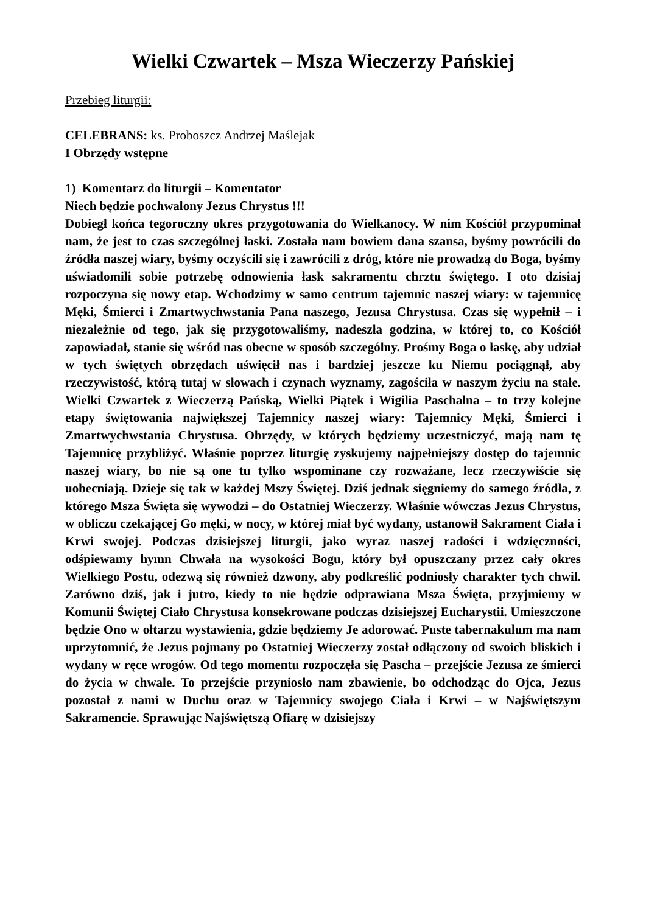Wielki Czwartek – Msza Wieczerzy Pańskiej
Przebieg liturgii:
CELEBRANS: ks. Proboszcz Andrzej Maślejak
I Obrzędy wstępne
1) Komentarz do liturgii – Komentator
Niech będzie pochwalony Jezus Chrystus !!!
Dobiegł końca tegoroczny okres przygotowania do Wielkanocy. W nim Kościół przypominał nam, że jest to czas szczególnej łaski. Została nam bowiem dana szansa, byśmy powrócili do źródła naszej wiary, byśmy oczyścili się i zawrócili z dróg, które nie prowadzą do Boga, byśmy uświadomili sobie potrzebę odnowienia łask sakramentu chrztu świętego. I oto dzisiaj rozpoczyna się nowy etap. Wchodzimy w samo centrum tajemnic naszej wiary: w tajemnicę Męki, Śmierci i Zmartwychwstania Pana naszego, Jezusa Chrystusa. Czas się wypełnił – i niezależnie od tego, jak się przygotowaliśmy, nadeszła godzina, w której to, co Kościół zapowiadał, stanie się wśród nas obecne w sposób szczególny. Prośmy Boga o łaskę, aby udział w tych świętych obrzędach uświęcił nas i bardziej jeszcze ku Niemu pociągnął, aby rzeczywistość, którą tutaj w słowach i czynach wyznamy, zagościła w naszym życiu na stałe. Wielki Czwartek z Wieczerzą Pańską, Wielki Piątek i Wigilia Paschalna – to trzy kolejne etapy świętowania największej Tajemnicy naszej wiary: Tajemnicy Męki, Śmierci i Zmartwychwstania Chrystusa. Obrzędy, w których będziemy uczestniczyć, mają nam tę Tajemnicę przybliżyć. Właśnie poprzez liturgię zyskujemy najpełniejszy dostęp do tajemnic naszej wiary, bo nie są one tu tylko wspominane czy rozważane, lecz rzeczywiście się uobecniają. Dzieje się tak w każdej Mszy Świętej. Dziś jednak sięgniemy do samego źródła, z którego Msza Święta się wywodzi – do Ostatniej Wieczerzy. Właśnie wówczas Jezus Chrystus, w obliczu czekającej Go męki, w nocy, w której miał być wydany, ustanowił Sakrament Ciała i Krwi swojej. Podczas dzisiejszej liturgii, jako wyraz naszej radości i wdzięczności, odśpiewamy hymn Chwała na wysokości Bogu, który był opuszczany przez cały okres Wielkiego Postu, odezwą się również dzwony, aby podkreślić podniosły charakter tych chwil. Zarówno dziś, jak i jutro, kiedy to nie będzie odprawiana Msza Święta, przyjmiemy w Komunii Świętej Ciało Chrystusa konsekrowane podczas dzisiejszej Eucharystii. Umieszczone będzie Ono w ołtarzu wystawienia, gdzie będziemy Je adorować. Puste tabernakulum ma nam uprzytomnić, że Jezus pojmany po Ostatniej Wieczerzy został odłączony od swoich bliskich i wydany w ręce wrogów. Od tego momentu rozpoczęła się Pascha – przejście Jezusa ze śmierci do życia w chwale. To przejście przyniosło nam zbawienie, bo odchodząc do Ojca, Jezus pozostał z nami w Duchu oraz w Tajemnicy swojego Ciała i Krwi – w Najświętszym Sakramencie. Sprawując Najświętszą Ofiarę w dzisiejszy